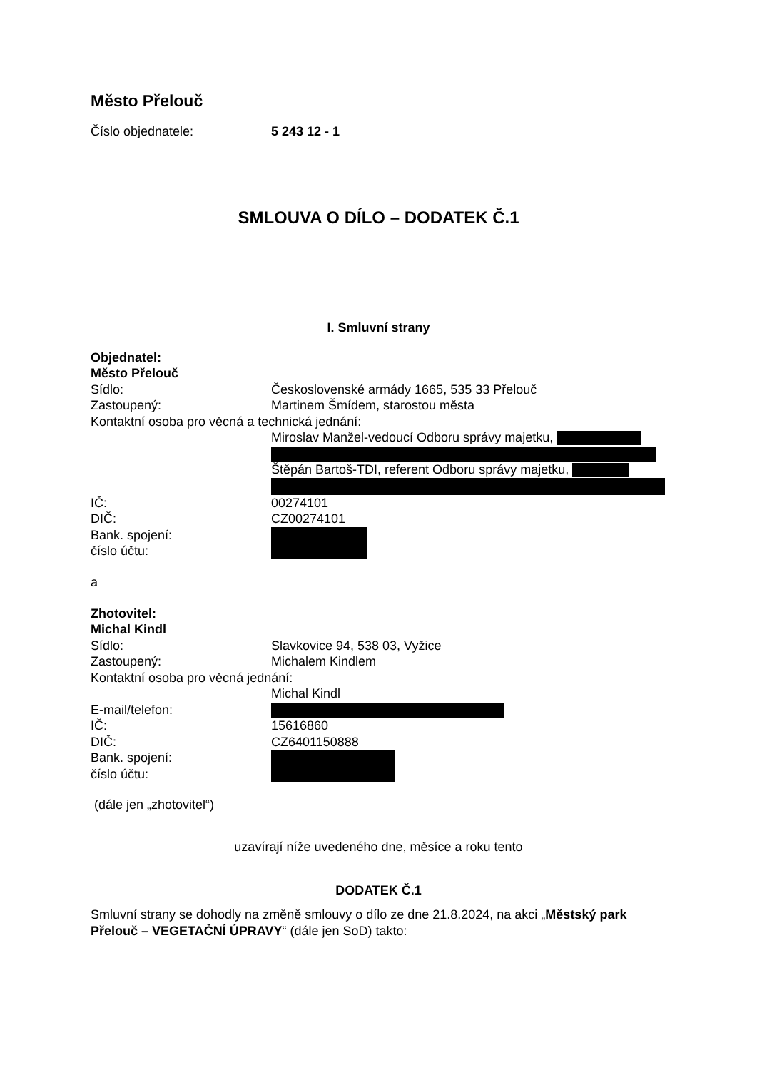Město Přelouč
Číslo objednatele: 5 243 12 - 1
SMLOUVA O DÍLO – DODATEK Č.1
I. Smluvní strany
Objednatel:
Město Přelouč
Sídlo: Československé armády 1665, 535 33 Přelouč
Zastoupený: Martinem Šmídem, starostou města
Kontaktní osoba pro věcná a technická jednání:
Miroslav Manžel-vedoucí Odboru správy majetku,
Štěpán Bartoš-TDI, referent Odboru správy majetku,
IČ: 00274101
DIČ: CZ00274101
Bank. spojení:
číslo účtu:
a
Zhotovitel:
Michal Kindl
Sídlo: Slavkovice 94, 538 03, Vyžice
Zastoupený: Michalem Kindlem
Kontaktní osoba pro věcná jednání:
Michal Kindl
E-mail/telefon:
IČ: 15616860
DIČ: CZ6401150888
Bank. spojení:
číslo účtu:
(dále jen „zhotovitel“)
uzavírají níže uvedeného dne, měsíce a roku tento
DODATEK Č.1
Smluvní strany se dohodly na změně smlouvy o dílo ze dne 21.8.2024, na akci „Městský park Přelouč – VEGETAČNÍ ÚPRAVY“ (dále jen SoD) takto: